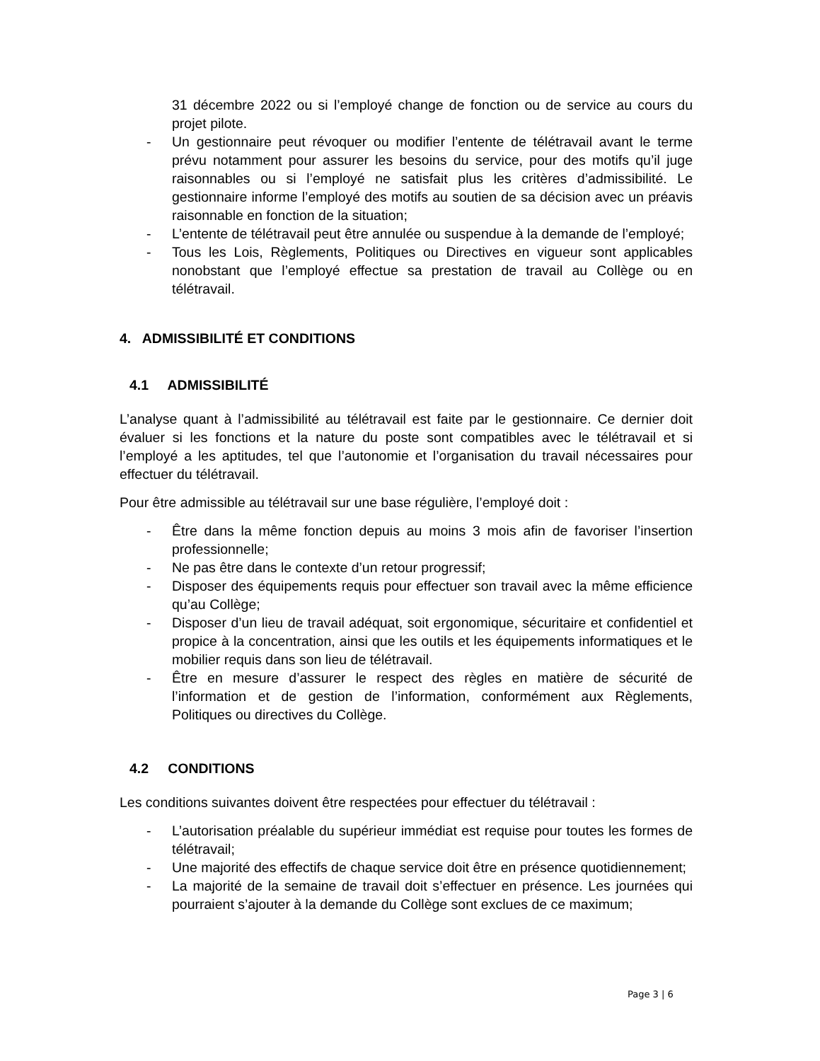31 décembre 2022 ou si l’employé change de fonction ou de service au cours du projet pilote.
- Un gestionnaire peut révoquer ou modifier l’entente de télétravail avant le terme prévu notamment pour assurer les besoins du service, pour des motifs qu’il juge raisonnables ou si l’employé ne satisfait plus les critères d’admissibilité. Le gestionnaire informe l’employé des motifs au soutien de sa décision avec un préavis raisonnable en fonction de la situation;
- L’entente de télétravail peut être annulée ou suspendue à la demande de l’employé;
- Tous les Lois, Règlements, Politiques ou Directives en vigueur sont applicables nonobstant que l’employé effectue sa prestation de travail au Collège ou en télétravail.
4. ADMISSIBILITÉ ET CONDITIONS
4.1 ADMISSIBILITÉ
L’analyse quant à l’admissibilité au télétravail est faite par le gestionnaire. Ce dernier doit évaluer si les fonctions et la nature du poste sont compatibles avec le télétravail et si l’employé a les aptitudes, tel que l’autonomie et l’organisation du travail nécessaires pour effectuer du télétravail.
Pour être admissible au télétravail sur une base régulière, l’employé doit :
- Être dans la même fonction depuis au moins 3 mois afin de favoriser l’insertion professionnelle;
- Ne pas être dans le contexte d’un retour progressif;
- Disposer des équipements requis pour effectuer son travail avec la même efficience qu’au Collège;
- Disposer d’un lieu de travail adéquat, soit ergonomique, sécuritaire et confidentiel et propice à la concentration, ainsi que les outils et les équipements informatiques et le mobilier requis dans son lieu de télétravail.
- Être en mesure d’assurer le respect des règles en matière de sécurité de l’information et de gestion de l’information, conformément aux Règlements, Politiques ou directives du Collège.
4.2 CONDITIONS
Les conditions suivantes doivent être respectées pour effectuer du télétravail :
- L’autorisation préalable du supérieur immédiat est requise pour toutes les formes de télétravail;
- Une majorité des effectifs de chaque service doit être en présence quotidiennement;
- La majorité de la semaine de travail doit s’effectuer en présence. Les journées qui pourraient s’ajouter à la demande du Collège sont exclues de ce maximum;
Page 3 | 6